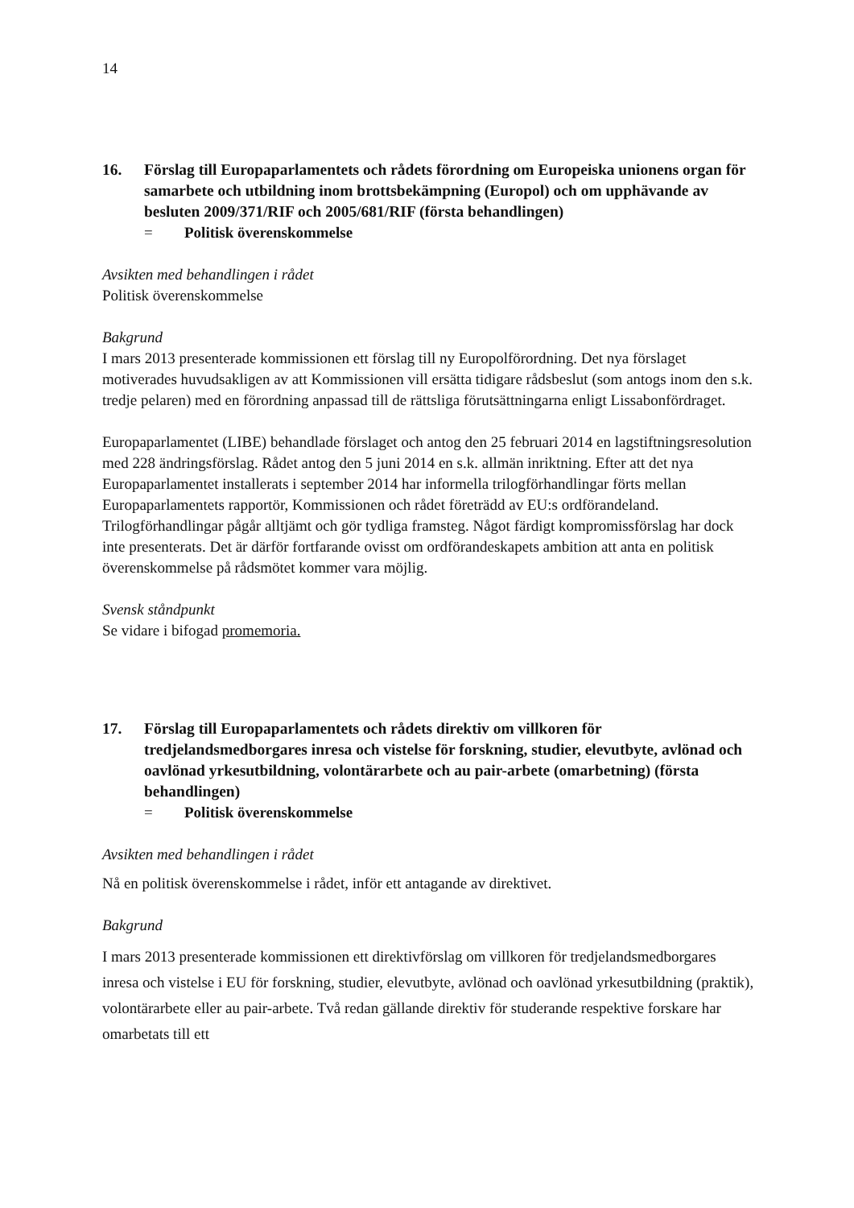14
16. Förslag till Europaparlamentets och rådets förordning om Europeiska unionens organ för samarbete och utbildning inom brottsbekämpning (Europol) och om upphävande av besluten 2009/371/RIF och 2005/681/RIF (första behandlingen)
= Politisk överenskommelse
Avsikten med behandlingen i rådet
Politisk överenskommelse
Bakgrund
I mars 2013 presenterade kommissionen ett förslag till ny Europolförordning. Det nya förslaget motiverades huvudsakligen av att Kommissionen vill ersätta tidigare rådsbeslut (som antogs inom den s.k. tredje pelaren) med en förordning anpassad till de rättsliga förutsättningarna enligt Lissabonfördraget.
Europaparlamentet (LIBE) behandlade förslaget och antog den 25 februari 2014 en lagstiftningsresolution med 228 ändringsförslag. Rådet antog den 5 juni 2014 en s.k. allmän inriktning. Efter att det nya Europaparlamentet installerats i september 2014 har informella trilogförhandlingar förts mellan Europaparlamentets rapportör, Kommissionen och rådet företrädd av EU:s ordförandeland. Trilogförhandlingar pågår alltjämt och gör tydliga framsteg. Något färdigt kompromissförslag har dock inte presenterats. Det är därför fortfarande ovisst om ordförandeskapets ambition att anta en politisk överenskommelse på rådsmötet kommer vara möjlig.
Svensk ståndpunkt
Se vidare i bifogad promemoria.
17. Förslag till Europaparlamentets och rådets direktiv om villkoren för tredjelandsmedborgares inresa och vistelse för forskning, studier, elevutbyte, avlönad och oavlönad yrkesutbildning, volontärarbete och au pair-arbete (omarbetning) (första behandlingen)
= Politisk överenskommelse
Avsikten med behandlingen i rådet
Nå en politisk överenskommelse i rådet, inför ett antagande av direktivet.
Bakgrund
I mars 2013 presenterade kommissionen ett direktivförslag om villkoren för tredjelandsmedborgares inresa och vistelse i EU för forskning, studier, elevutbyte, avlönad och oavlönad yrkesutbildning (praktik), volontärarbete eller au pair-arbete. Två redan gällande direktiv för studerande respektive forskare har omarbetats till ett